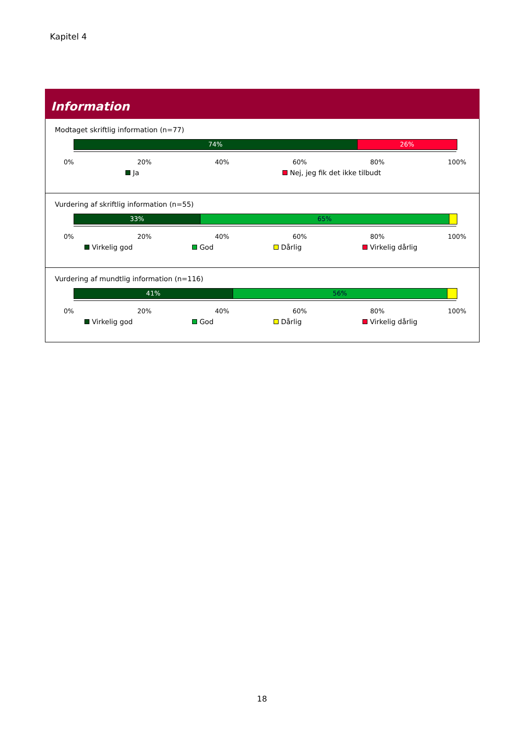Kapitel 4
Information
Modtaget skriftlig information (n=77)
74% 26%
0% 20% 40% 60% 80% 100%
Ja Nej, jeg fik det ikke tilbudt
Vurdering af skriftlig information (n=55)
33% 65%
0% 20% 40% 60% 80% 100%
Virkelig god God Dårlig Virkelig dårlig
Vurdering af mundtlig information (n=116)
41% 56%
0% 20% 40% 60% 80% 100%
Virkelig god God Dårlig Virkelig dårlig
18